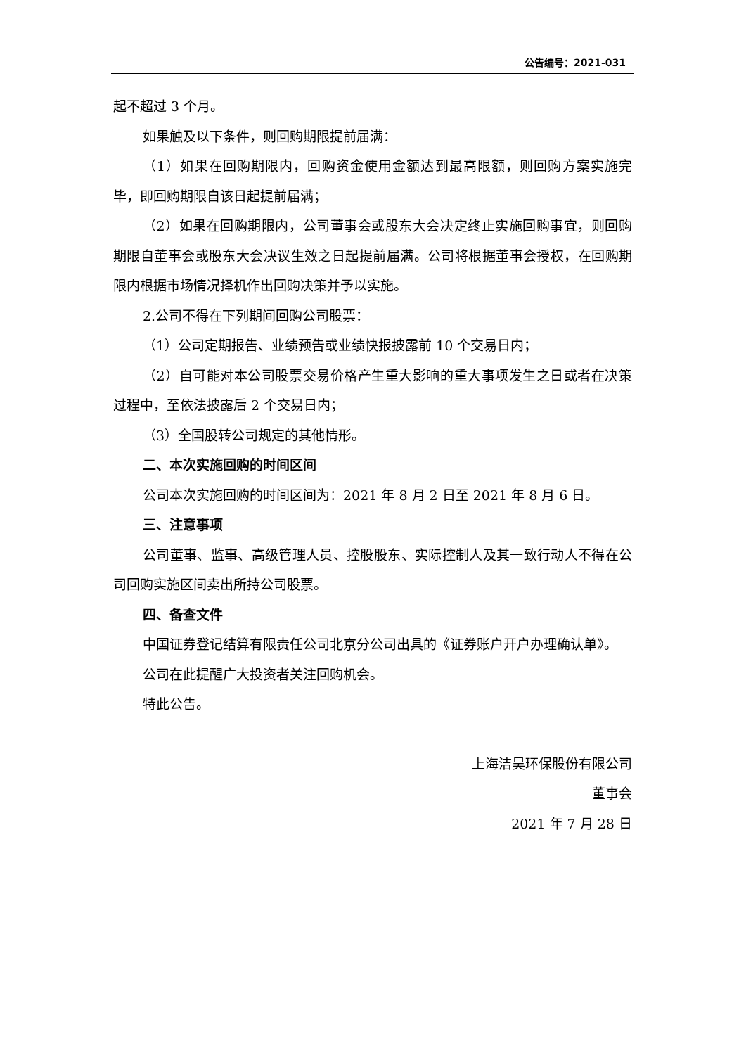公告编号：2021-031
起不超过 3 个月。
如果触及以下条件，则回购期限提前届满：
（1）如果在回购期限内，回购资金使用金额达到最高限额，则回购方案实施完毕，即回购期限自该日起提前届满；
（2）如果在回购期限内，公司董事会或股东大会决定终止实施回购事宜，则回购期限自董事会或股东大会决议生效之日起提前届满。公司将根据董事会授权，在回购期限内根据市场情况择机作出回购决策并予以实施。
2.公司不得在下列期间回购公司股票：
（1）公司定期报告、业绩预告或业绩快报披露前 10 个交易日内；
（2）自可能对本公司股票交易价格产生重大影响的重大事项发生之日或者在决策过程中，至依法披露后 2 个交易日内；
（3）全国股转公司规定的其他情形。
二、本次实施回购的时间区间
公司本次实施回购的时间区间为：2021 年 8 月 2 日至 2021 年 8 月 6 日。
三、注意事项
公司董事、监事、高级管理人员、控股股东、实际控制人及其一致行动人不得在公司回购实施区间卖出所持公司股票。
四、备查文件
中国证券登记结算有限责任公司北京分公司出具的《证券账户开户办理确认单》。
公司在此提醒广大投资者关注回购机会。
特此公告。
上海洁昊环保股份有限公司
董事会
2021 年 7 月 28 日